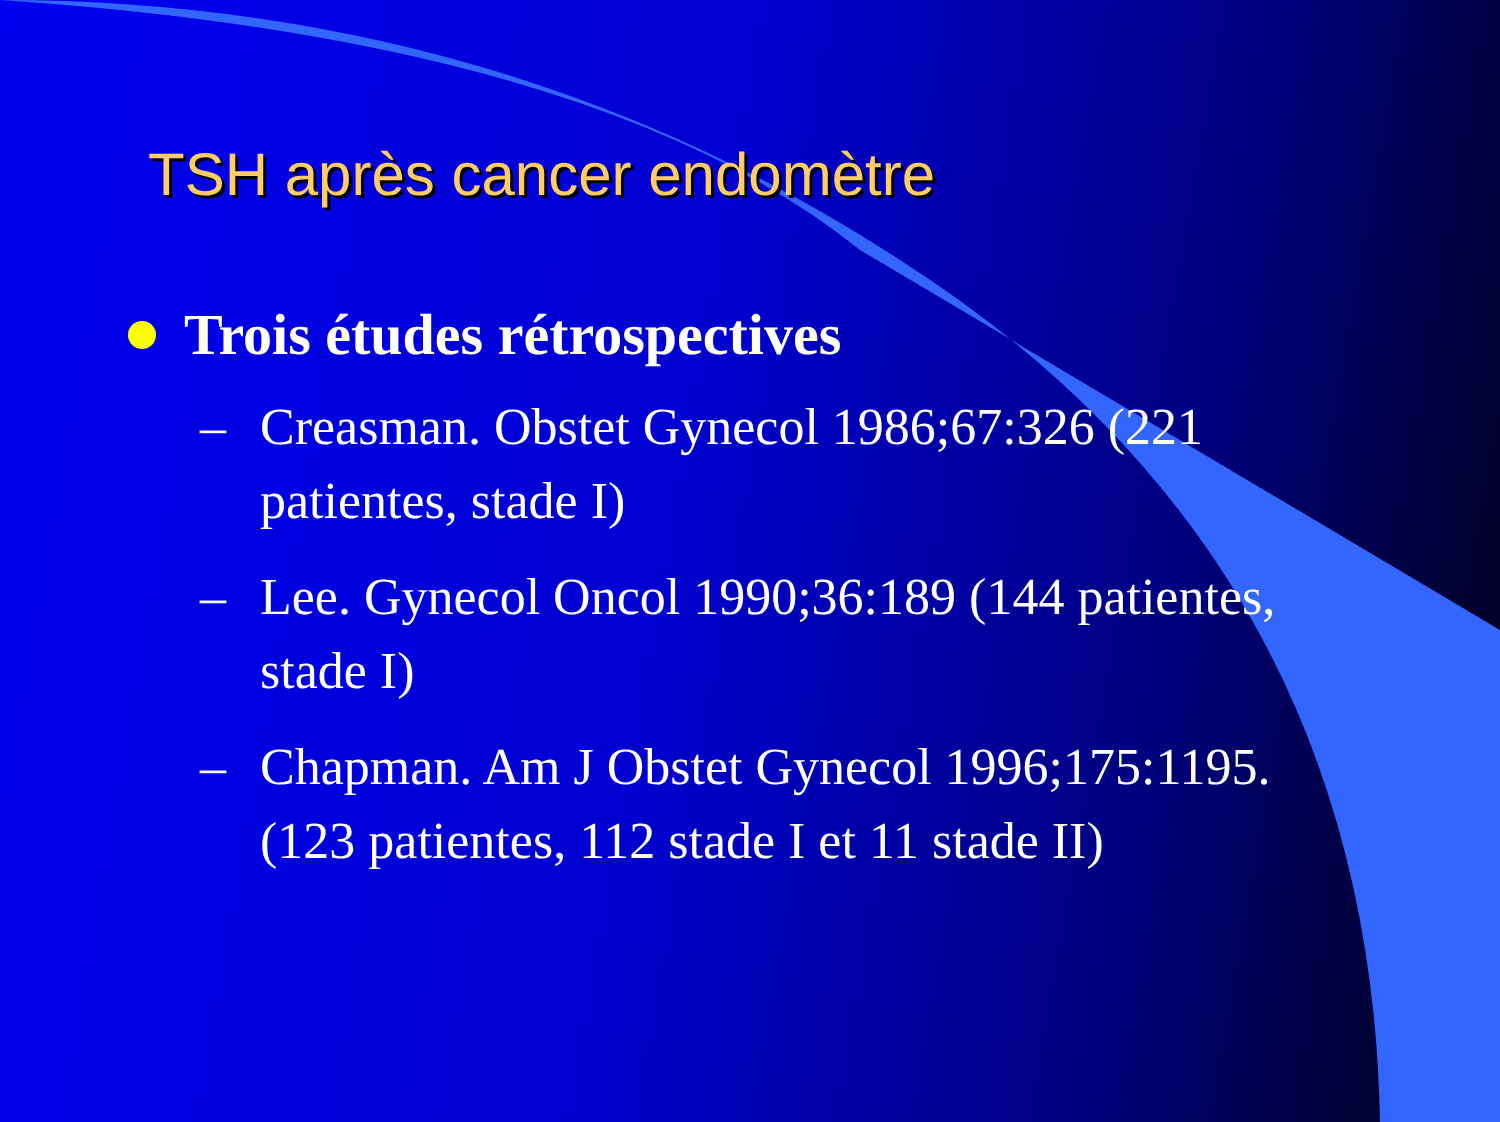TSH après cancer endomètre
Trois études rétrospectives
– Creasman. Obstet Gynecol 1986;67:326 (221 patientes, stade I)
– Lee. Gynecol Oncol 1990;36:189 (144 patientes, stade I)
– Chapman. Am J Obstet Gynecol 1996;175:1195. (123 patientes, 112 stade I et 11 stade II)